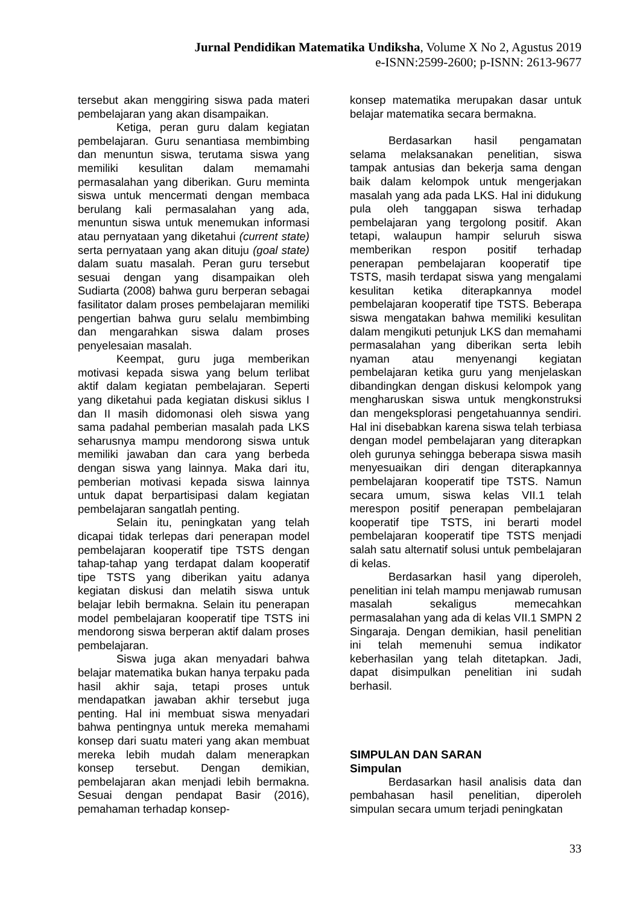Jurnal Pendidikan Matematika Undiksha, Volume X No 2, Agustus 2019
e-ISNN:2599-2600; p-ISNN: 2613-9677
tersebut akan menggiring siswa pada materi pembelajaran yang akan disampaikan.
Ketiga, peran guru dalam kegiatan pembelajaran. Guru senantiasa membimbing dan menuntun siswa, terutama siswa yang memiliki kesulitan dalam memamahi permasalahan yang diberikan. Guru meminta siswa untuk mencermati dengan membaca berulang kali permasalahan yang ada, menuntun siswa untuk menemukan informasi atau pernyataan yang diketahui (current state) serta pernyataan yang akan dituju (goal state) dalam suatu masalah. Peran guru tersebut sesuai dengan yang disampaikan oleh Sudiarta (2008) bahwa guru berperan sebagai fasilitator dalam proses pembelajaran memiliki pengertian bahwa guru selalu membimbing dan mengarahkan siswa dalam proses penyelesaian masalah.
Keempat, guru juga memberikan motivasi kepada siswa yang belum terlibat aktif dalam kegiatan pembelajaran. Seperti yang diketahui pada kegiatan diskusi siklus I dan II masih didomonasi oleh siswa yang sama padahal pemberian masalah pada LKS seharusnya mampu mendorong siswa untuk memiliki jawaban dan cara yang berbeda dengan siswa yang lainnya. Maka dari itu, pemberian motivasi kepada siswa lainnya untuk dapat berpartisipasi dalam kegiatan pembelajaran sangatlah penting.
Selain itu, peningkatan yang telah dicapai tidak terlepas dari penerapan model pembelajaran kooperatif tipe TSTS dengan tahap-tahap yang terdapat dalam kooperatif tipe TSTS yang diberikan yaitu adanya kegiatan diskusi dan melatih siswa untuk belajar lebih bermakna. Selain itu penerapan model pembelajaran kooperatif tipe TSTS ini mendorong siswa berperan aktif dalam proses pembelajaran.
Siswa juga akan menyadari bahwa belajar matematika bukan hanya terpaku pada hasil akhir saja, tetapi proses untuk mendapatkan jawaban akhir tersebut juga penting. Hal ini membuat siswa menyadari bahwa pentingnya untuk mereka memahami konsep dari suatu materi yang akan membuat mereka lebih mudah dalam menerapkan konsep tersebut. Dengan demikian, pembelajaran akan menjadi lebih bermakna. Sesuai dengan pendapat Basir (2016), pemahaman terhadap konsep-
konsep matematika merupakan dasar untuk belajar matematika secara bermakna.
Berdasarkan hasil pengamatan selama melaksanakan penelitian, siswa tampak antusias dan bekerja sama dengan baik dalam kelompok untuk mengerjakan masalah yang ada pada LKS. Hal ini didukung pula oleh tanggapan siswa terhadap pembelajaran yang tergolong positif. Akan tetapi, walaupun hampir seluruh siswa memberikan respon positif terhadap penerapan pembelajaran kooperatif tipe TSTS, masih terdapat siswa yang mengalami kesulitan ketika diterapkannya model pembelajaran kooperatif tipe TSTS. Beberapa siswa mengatakan bahwa memiliki kesulitan dalam mengikuti petunjuk LKS dan memahami permasalahan yang diberikan serta lebih nyaman atau menyenangi kegiatan pembelajaran ketika guru yang menjelaskan dibandingkan dengan diskusi kelompok yang mengharuskan siswa untuk mengkonstruksi dan mengeksplorasi pengetahuannya sendiri. Hal ini disebabkan karena siswa telah terbiasa dengan model pembelajaran yang diterapkan oleh gurunya sehingga beberapa siswa masih menyesuaikan diri dengan diterapkannya pembelajaran kooperatif tipe TSTS. Namun secara umum, siswa kelas VII.1 telah merespon positif penerapan pembelajaran kooperatif tipe TSTS, ini berarti model pembelajaran kooperatif tipe TSTS menjadi salah satu alternatif solusi untuk pembelajaran di kelas.
Berdasarkan hasil yang diperoleh, penelitian ini telah mampu menjawab rumusan masalah sekaligus memecahkan permasalahan yang ada di kelas VII.1 SMPN 2 Singaraja. Dengan demikian, hasil penelitian ini telah memenuhi semua indikator keberhasilan yang telah ditetapkan. Jadi, dapat disimpulkan penelitian ini sudah berhasil.
SIMPULAN DAN SARAN
Simpulan
Berdasarkan hasil analisis data dan pembahasan hasil penelitian, diperoleh simpulan secara umum terjadi peningkatan
33